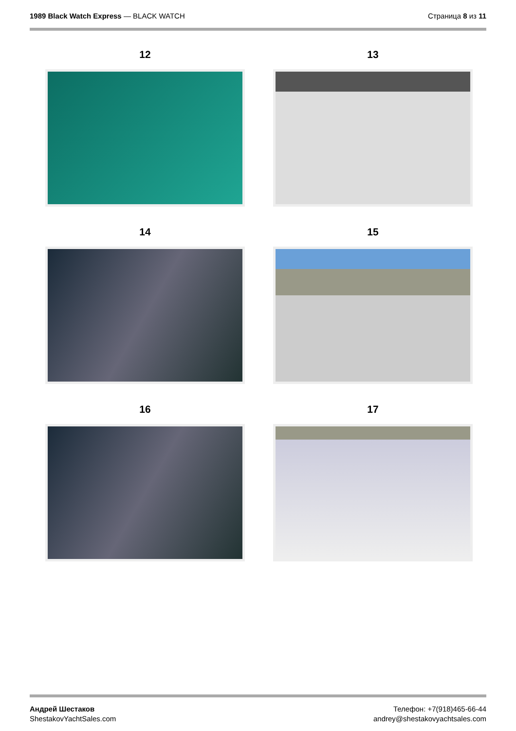1989 Black Watch Express — BLACK WATCH
Страница 8 из 11
12
13
14
15
16
17
Андрей Шестаков
ShestakovYachtSales.com
Телефон: +7(918)465-66-44
andrey@shestakovyachtsales.com